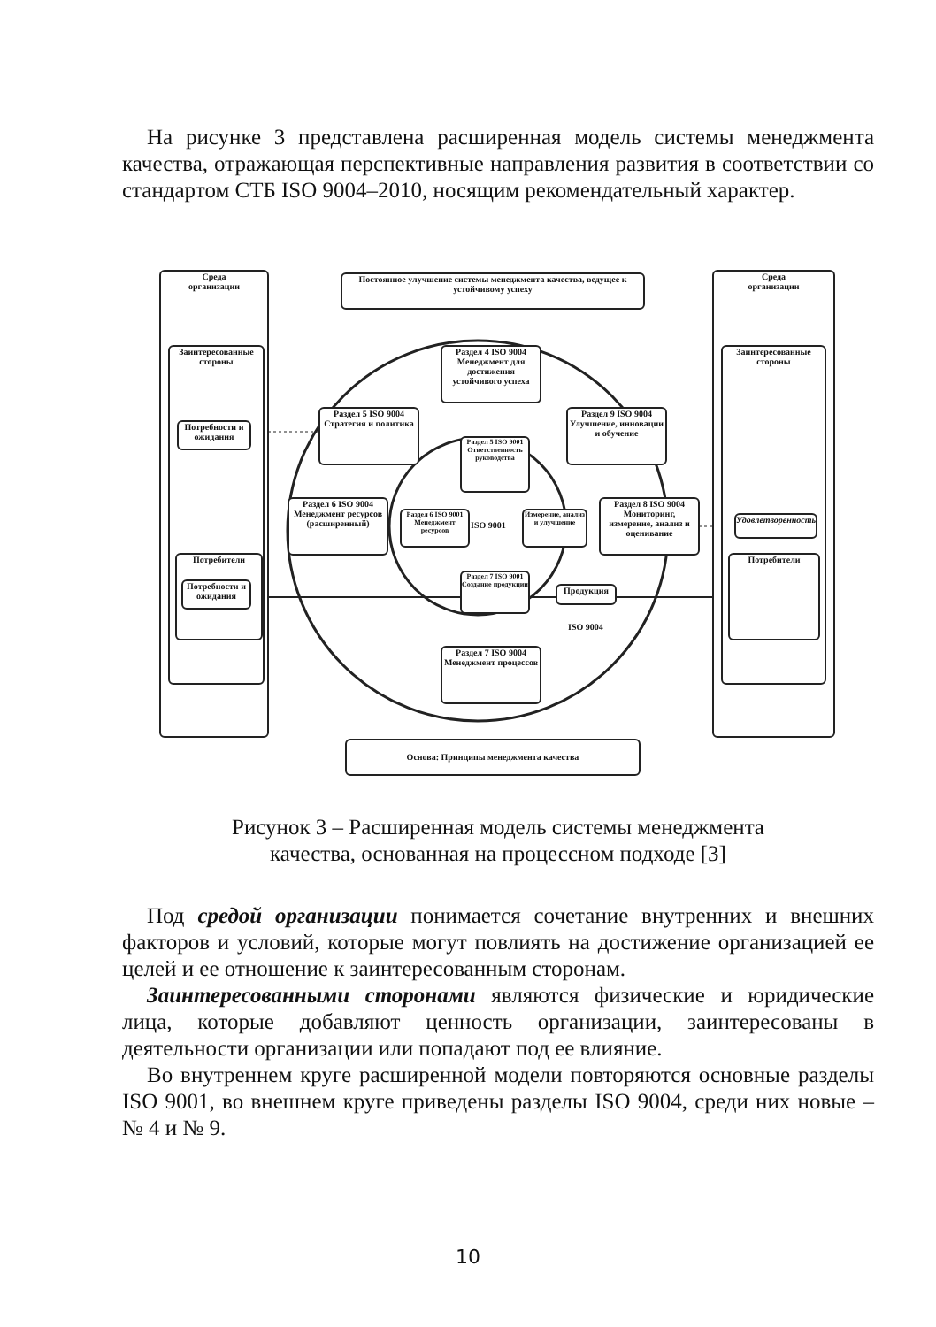На рисунке 3 представлена расширенная модель системы менеджмента качества, отражающая перспективные направления развития в соответствии со стандартом СТБ ISO 9004–2010, носящим рекомендательный характер.
Среда
организации
Заинтересованные стороны
Потребности и ожидания
Потребители
Потребности и ожидания
Среда
организации
Заинтересованные стороны
Удовлетворенность
Потребители
Постоянное улучшение системы менеджмента качества, ведущее к устойчивому успеху
Раздел 4 ISO 9004 Менеджмент для достижения устойчивого успеха
Раздел 5 ISO 9004 Стратегия и политика
Раздел 9 ISO 9004 Улучшение, инновации и обучение
Раздел 5 ISO 9001 Ответственность руководства
Раздел 6 ISO 9004 Менеджмент ресурсов (расширенный)
Раздел 6 ISO 9001 Менеджмент ресурсов
ISO 9001
Измерение, анализ и улучшение
Раздел 8 ISO 9004 Мониторинг, измерение, анализ и оценивание
Раздел 7 ISO 9001 Создание продукции
Продукция
ISO 9004
Раздел 7 ISO 9004 Менеджмент процессов
Основа: Принципы менеджмента качества
Рисунок 3 – Расширенная модель системы менеджмента
качества, основанная на процессном подходе [3]
Под средой организации понимается сочетание внутренних и внешних факторов и условий, которые могут повлиять на достижение организацией ее целей и ее отношение к заинтересованным сторонам.
Заинтересованными сторонами являются физические и юридические лица, которые добавляют ценность организации, заинтересованы в деятельности организации или попадают под ее влияние.
Во внутреннем круге расширенной модели повторяются основные разделы ISO 9001, во внешнем круге приведены разделы ISO 9004, среди них новые – № 4 и № 9.
10